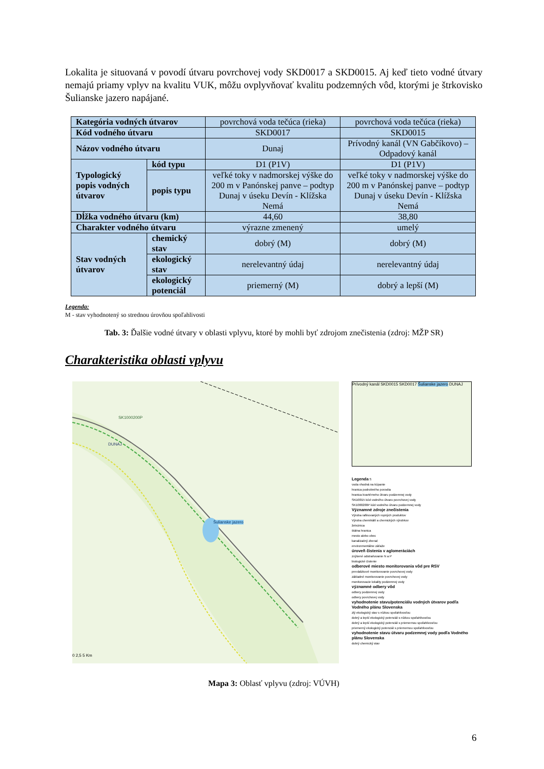Lokalita je situovaná v povodí útvaru povrchovej vody SKD0017 a SKD0015. Aj keď tieto vodné útvary nemajú priamy vplyv na kvalitu VUK, môžu ovplyvňovať kvalitu podzemných vôd, ktorými je štrkovisko Šulianske jazero napájané.
| Kategória vodných útvarov | | povrchová voda tečúca (rieka) | povrchová voda tečúca (rieka) |
| Kód vodného útvaru | | SKD0017 | SKD0015 |
| Názov vodného útvaru | | Dunaj | Prívodný kanál (VN Gabčíkovo) – Odpadový kanál |
| Typologický popis vodných útvarov | kód typu | D1 (P1V) | D1 (P1V) |
| | popis typu | veľké toky v nadmorskej výške do 200 m v Panónskej panve – podtyp Dunaj v úseku Devín - Klížska Nemá | veľké toky v nadmorskej výške do 200 m v Panónskej panve – podtyp Dunaj v úseku Devín - Klížska Nemá |
| Dĺžka vodného útvaru (km) | | 44,60 | 38,80 |
| Charakter vodného útvaru | | výrazne zmenený | umelý |
| Stav vodných útvarov | chemický stav | dobrý (M) | dobrý (M) |
| | ekologický stav | nerelevantný údaj | nerelevantný údaj |
| | ekologický potenciál | priemerný (M) | dobrý a lepší (M) |
Legenda:
M - stav vyhodnotený so strednou úrovňou spoľahlivosti
Tab. 3: Ďalšie vodné útvary v oblasti vplyvu, ktoré by mohli byť zdrojom znečistenia (zdroj: MŽP SR)
Charakteristika oblasti vplyvu
SK1000200P
DUNAJ
Šulianske jazero
0 2,5 5 Km
Prívodný kanál SKD0015 SKD0017 Šulianske jazero DUNAJ
Legenda S
voda vhodná na kúpanie
hranica podrobného povodia
hranica kvartérneho útvaru podzemnej vody
SKD0015 kód vodného útvaru povrchovej vody
SK1000200P kód vodného útvaru podzemnej vody
Významné zdroje znečistenia
Výroba rafinovaných ropných produktov
Výroba chemikálií a chemických výrobkov
železnica
štátna hranica
mesto alebo obec
kanalizačný zberač
environmentálne záťaže
úroveň čistenia v aglomeráciách
zvýšené odstraňovanie N a P
biologické čistenie
odberové miesto monitorovania vôd pre RSV
prevádzkové monitorovanie povrchovej vody
základné monitorovanie povrchovej vody
monitorovacie lokality podzemnej vody
významné odbery vôd
odbery podzemnej vody
odbery povrchovej vody
vyhodnotenie stavu/potenciálu vodných útvarov podľa Vodného plánu Slovenska
zlý ekologický stav s nízkou spoľahlivosťou
dobrý a lepší ekologický potenciál s nízkou spoľahlivosťou
dobrý a lepší ekologický potenciál s priemernou spoľahlivosťou
priemerný ekologický potenciál s priemernou spoľahlivosťou
vyhodnotenie stavu útvaru podzemnej vody podľa Vodného plánu Slovenska
dobrý chemický stav
Mapa 3: Oblasť vplyvu (zdroj: VÚVH)
6